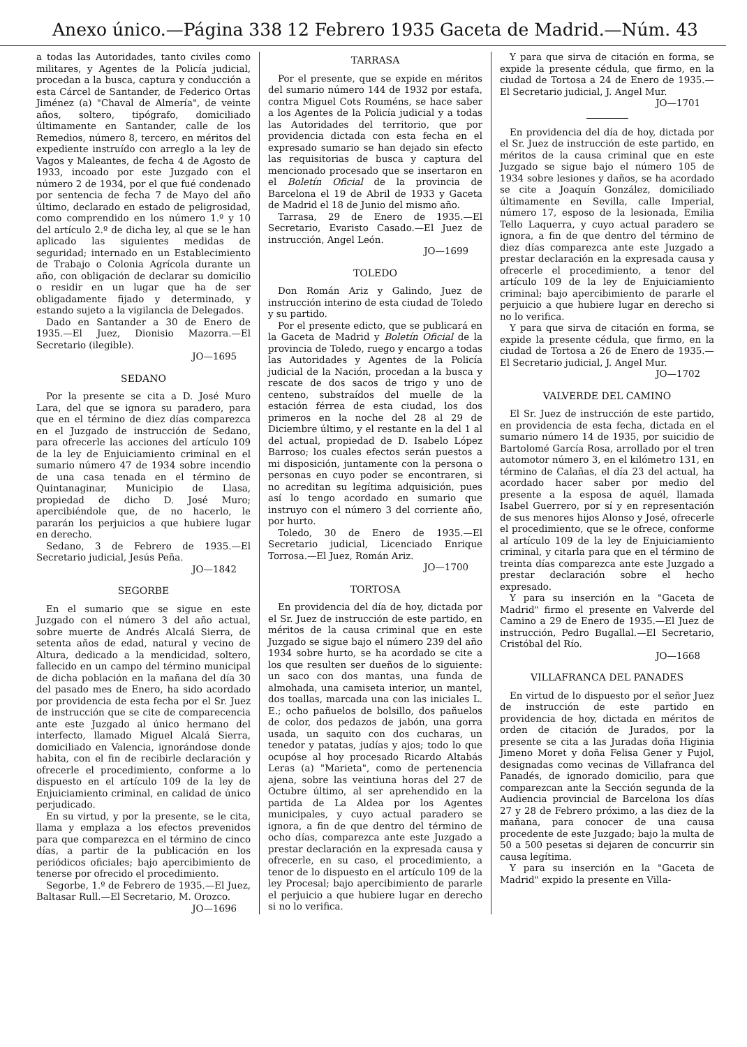Anexo único.—Página 338 12 Febrero 1935 Gaceta de Madrid.—Núm. 43
a todas las Autoridades, tanto civiles como militares, y Agentes de la Policía judicial, procedan a la busca, captura y conducción a esta Cárcel de Santander, de Federico Ortas Jiménez (a) "Chaval de Almería", de veinte años, soltero, tipógrafo, domiciliado últimamente en Santander, calle de los Remedios, número 8, tercero, en méritos del expediente instruído con arreglo a la ley de Vagos y Maleantes, de fecha 4 de Agosto de 1933, incoado por este Juzgado con el número 2 de 1934, por el que fué condenado por sentencia de fecha 7 de Mayo del año último, declarado en estado de peligrosidad, como comprendido en los número 1.º y 10 del artículo 2.º de dicha ley, al que se le han aplicado las siguientes medidas de seguridad; internado en un Establecimiento de Trabajo o Colonia Agrícola durante un año, con obligación de declarar su domicilio o residir en un lugar que ha de ser obligadamente fijado y determinado, y estando sujeto a la vigilancia de Delegados.
Dado en Santander a 30 de Enero de 1935.—El Juez, Dionisio Mazorra.—El Secretario (ilegible).
JO—1695
SEDANO
Por la presente se cita a D. José Muro Lara, del que se ignora su paradero, para que en el término de diez días comparezca en el Juzgado de instrucción de Sedano, para ofrecerle las acciones del artículo 109 de la ley de Enjuiciamiento criminal en el sumario número 47 de 1934 sobre incendio de una casa tenada en el término de Quintanaginar, Municipio de Llasa, propiedad de dicho D. José Muro; apercibiéndole que, de no hacerlo, le pararán los perjuicios a que hubiere lugar en derecho.
Sedano, 3 de Febrero de 1935.—El Secretario judicial, Jesús Peña.
JO—1842
SEGORBE
En el sumario que se sigue en este Juzgado con el número 3 del año actual, sobre muerte de Andrés Alcalá Sierra, de setenta años de edad, natural y vecino de Altura, dedicado a la mendicidad, soltero, fallecido en un campo del término municipal de dicha población en la mañana del día 30 del pasado mes de Enero, ha sido acordado por providencia de esta fecha por el Sr. Juez de instrucción que se cite de comparecencia ante este Juzgado al único hermano del interfecto, llamado Miguel Alcalá Sierra, domiciliado en Valencia, ignorándose donde habita, con el fin de recibirle declaración y ofrecerle el procedimiento, conforme a lo dispuesto en el artículo 109 de la ley de Enjuiciamiento criminal, en calidad de único perjudicado.
En su virtud, y por la presente, se le cita, llama y emplaza a los efectos prevenidos para que comparezca en el término de cinco días, a partir de la publicación en los periódicos oficiales; bajo apercibimiento de tenerse por ofrecido el procedimiento.
Segorbe, 1.º de Febrero de 1935.—El Juez, Baltasar Rull.—El Secretario, M. Orozco.
JO—1696
TARRASA
Por el presente, que se expide en méritos del sumario número 144 de 1932 por estafa, contra Miguel Cots Rouméns, se hace saber a los Agentes de la Policía judicial y a todas las Autoridades del territorio, que por providencia dictada con esta fecha en el expresado sumario se han dejado sin efecto las requisitorias de busca y captura del mencionado procesado que se insertaron en el Boletín Oficial de la provincia de Barcelona el 19 de Abril de 1933 y Gaceta de Madrid el 18 de Junio del mismo año.
Tarrasa, 29 de Enero de 1935.—El Secretario, Evaristo Casado.—El Juez de instrucción, Angel León.
JO—1699
TOLEDO
Don Román Ariz y Galindo, Juez de instrucción interino de esta ciudad de Toledo y su partido.
Por el presente edicto, que se publicará en la Gaceta de Madrid y Boletín Oficial de la provincia de Toledo, ruego y encargo a todas las Autoridades y Agentes de la Policía judicial de la Nación, procedan a la busca y rescate de dos sacos de trigo y uno de centeno, substraídos del muelle de la estación férrea de esta ciudad, los dos primeros en la noche del 28 al 29 de Diciembre último, y el restante en la del 1 al del actual, propiedad de D. Isabelo López Barroso; los cuales efectos serán puestos a mi disposición, juntamente con la persona o personas en cuyo poder se encontraren, si no acreditan su legítima adquisición, pues así lo tengo acordado en sumario que instruyo con el número 3 del corriente año, por hurto.
Toledo, 30 de Enero de 1935.—El Secretario judicial, Licenciado Enrique Torrosa.—El Juez, Román Ariz.
JO—1700
TORTOSA
En providencia del día de hoy, dictada por el Sr. Juez de instrucción de este partido, en méritos de la causa criminal que en este Juzgado se sigue bajo el número 239 del año 1934 sobre hurto, se ha acordado se cite a los que resulten ser dueños de lo siguiente: un saco con dos mantas, una funda de almohada, una camiseta interior, un mantel, dos toallas, marcada una con las iniciales L. E.; ocho pañuelos de bolsillo, dos pañuelos de color, dos pedazos de jabón, una gorra usada, un saquito con dos cucharas, un tenedor y patatas, judías y ajos; todo lo que ocupóse al hoy procesado Ricardo Altabás Leras (a) "Marieta", como de pertenencia ajena, sobre las veintiuna horas del 27 de Octubre último, al ser aprehendido en la partida de La Aldea por los Agentes municipales, y cuyo actual paradero se ignora, a fin de que dentro del término de ocho días, comparezca ante este Juzgado a prestar declaración en la expresada causa y ofrecerle, en su caso, el procedimiento, a tenor de lo dispuesto en el artículo 109 de la ley Procesal; bajo apercibimiento de pararle el perjuicio a que hubiere lugar en derecho si no lo verifica.
Y para que sirva de citación en forma, se expide la presente cédula, que firmo, en la ciudad de Tortosa a 24 de Enero de 1935.—El Secretario judicial, J. Angel Mur.
JO—1701
En providencia del día de hoy, dictada por el Sr. Juez de instrucción de este partido, en méritos de la causa criminal que en este Juzgado se sigue bajo el número 105 de 1934 sobre lesiones y daños, se ha acordado se cite a Joaquín González, domiciliado últimamente en Sevilla, calle Imperial, número 17, esposo de la lesionada, Emilia Tello Laquerra, y cuyo actual paradero se ignora, a fin de que dentro del término de diez días comparezca ante este Juzgado a prestar declaración en la expresada causa y ofrecerle el procedimiento, a tenor del artículo 109 de la ley de Enjuiciamiento criminal; bajo apercibimiento de pararle el perjuicio a que hubiere lugar en derecho si no lo verifica.
Y para que sirva de citación en forma, se expide la presente cédula, que firmo, en la ciudad de Tortosa a 26 de Enero de 1935.—El Secretario judicial, J. Angel Mur.
JO—1702
VALVERDE DEL CAMINO
El Sr. Juez de instrucción de este partido, en providencia de esta fecha, dictada en el sumario número 14 de 1935, por suicidio de Bartolomé García Rosa, arrollado por el tren automotor número 3, en el kilómetro 131, en término de Calañas, el día 23 del actual, ha acordado hacer saber por medio del presente a la esposa de aquél, llamada Isabel Guerrero, por sí y en representación de sus menores hijos Alonso y José, ofrecerle el procedimiento, que se le ofrece, conforme al artículo 109 de la ley de Enjuiciamiento criminal, y citarla para que en el término de treinta días comparezca ante este Juzgado a prestar declaración sobre el hecho expresado.
Y para su inserción en la "Gaceta de Madrid" firmo el presente en Valverde del Camino a 29 de Enero de 1935.—El Juez de instrucción, Pedro Bugallal.—El Secretario, Cristóbal del Río.
JO—1668
VILLAFRANCA DEL PANADES
En virtud de lo dispuesto por el señor Juez de instrucción de este partido en providencia de hoy, dictada en méritos de orden de citación de Jurados, por la presente se cita a las Juradas doña Higinia Jimeno Moret y doña Felisa Gener y Pujol, designadas como vecinas de Villafranca del Panadés, de ignorado domicilio, para que comparezcan ante la Sección segunda de la Audiencia provincial de Barcelona los días 27 y 28 de Febrero próximo, a las diez de la mañana, para conocer de una causa procedente de este Juzgado; bajo la multa de 50 a 500 pesetas si dejaren de concurrir sin causa legítima.
Y para su inserción en la "Gaceta de Madrid" expido la presente en Villa-